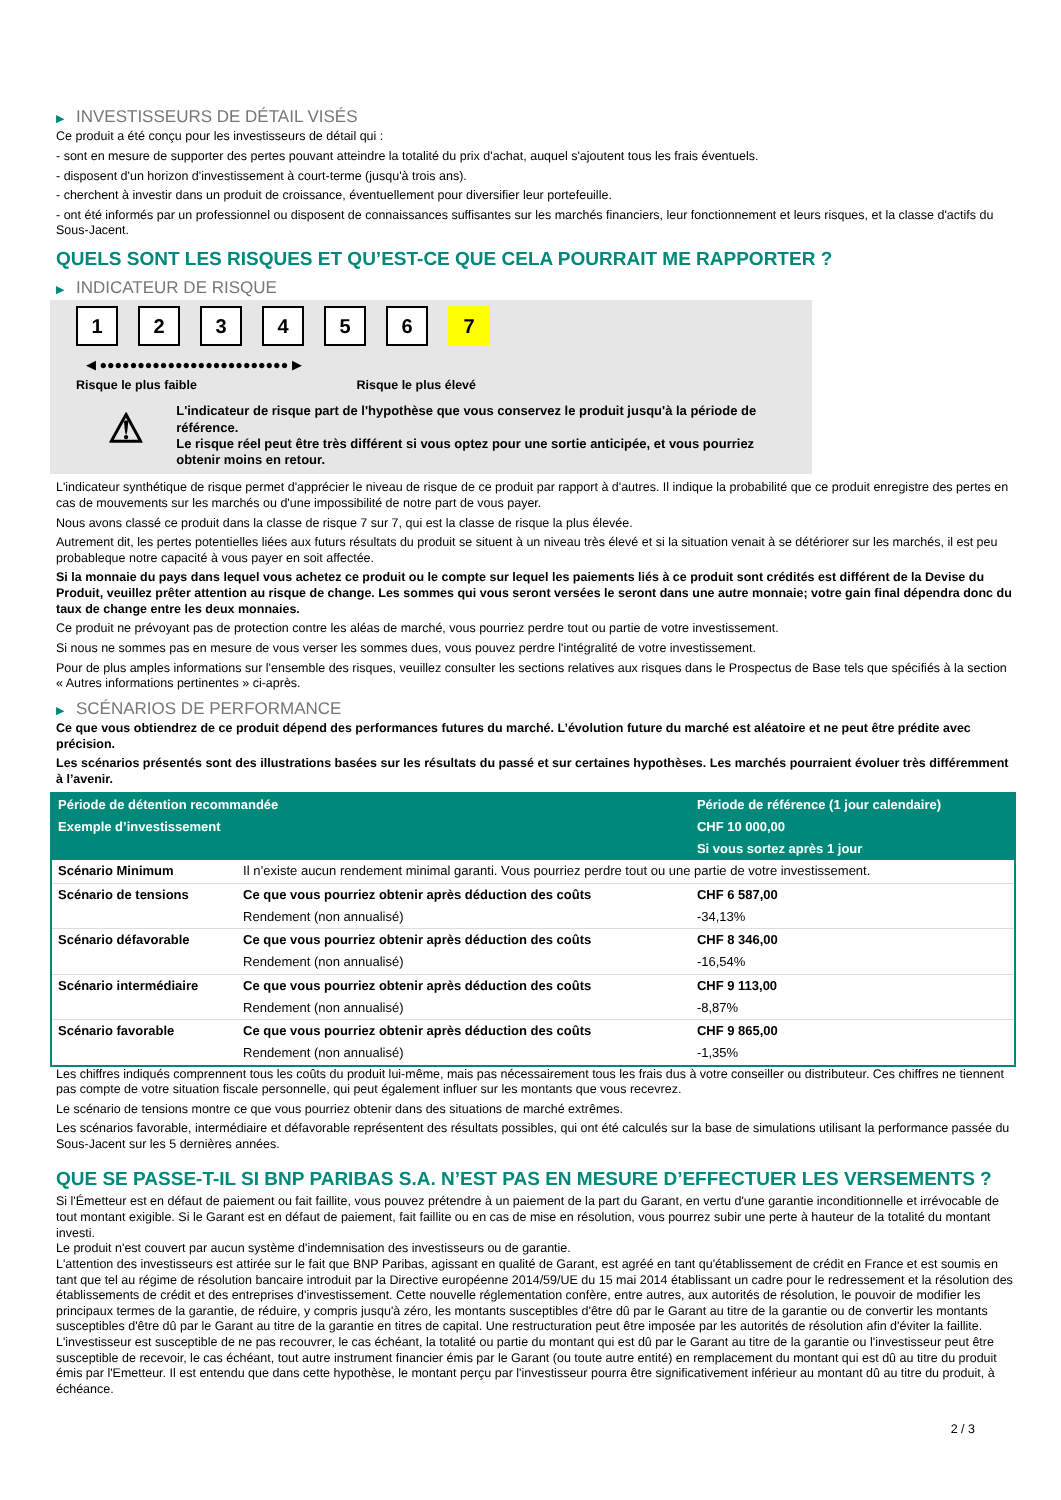▶ INVESTISSEURS DE DÉTAIL VISÉS
Ce produit a été conçu pour les investisseurs de détail qui :
- sont en mesure de supporter des pertes pouvant atteindre la totalité du prix d'achat, auquel s'ajoutent tous les frais éventuels.
- disposent d'un horizon d'investissement à court-terme (jusqu'à trois ans).
- cherchent à investir dans un produit de croissance, éventuellement pour diversifier leur portefeuille.
- ont été informés par un professionnel ou disposent de connaissances suffisantes sur les marchés financiers, leur fonctionnement et leurs risques, et la classe d'actifs du Sous-Jacent.
QUELS SONT LES RISQUES ET QU’EST-CE QUE CELA POURRAIT ME RAPPORTER ?
▶ INDICATEUR DE RISQUE
123456 7
◀ ●●●●●●●●●●●●●●●●●●●●●●●●● ▶
Risque le plus faible Risque le plus élevé
⚠
L'indicateur de risque part de l'hypothèse que vous conservez le produit jusqu'à la période de référence.
Le risque réel peut être très différent si vous optez pour une sortie anticipée, et vous pourriez obtenir moins en retour.
L'indicateur synthétique de risque permet d'apprécier le niveau de risque de ce produit par rapport à d'autres. Il indique la probabilité que ce produit enregistre des pertes en cas de mouvements sur les marchés ou d'une impossibilité de notre part de vous payer.
Nous avons classé ce produit dans la classe de risque 7 sur 7, qui est la classe de risque la plus élevée.
Autrement dit, les pertes potentielles liées aux futurs résultats du produit se situent à un niveau très élevé et si la situation venait à se détériorer sur les marchés, il est peu probableque notre capacité à vous payer en soit affectée.
Si la monnaie du pays dans lequel vous achetez ce produit ou le compte sur lequel les paiements liés à ce produit sont crédités est différent de la Devise du Produit, veuillez prêter attention au risque de change. Les sommes qui vous seront versées le seront dans une autre monnaie; votre gain final dépendra donc du taux de change entre les deux monnaies.
Ce produit ne prévoyant pas de protection contre les aléas de marché, vous pourriez perdre tout ou partie de votre investissement.
Si nous ne sommes pas en mesure de vous verser les sommes dues, vous pouvez perdre l'intégralité de votre investissement.
Pour de plus amples informations sur l'ensemble des risques, veuillez consulter les sections relatives aux risques dans le Prospectus de Base tels que spécifiés à la section « Autres informations pertinentes » ci-après.
▶ SCÉNARIOS DE PERFORMANCE
Ce que vous obtiendrez de ce produit dépend des performances futures du marché. L’évolution future du marché est aléatoire et ne peut être prédite avec précision.
Les scénarios présentés sont des illustrations basées sur les résultats du passé et sur certaines hypothèses. Les marchés pourraient évoluer très différemment à l’avenir.
| Période de détention recommandée | | Période de référence (1 jour calendaire) |
| --- | --- | --- |
| Exemple d’investissement | | CHF 10 000,00 |
| | | Si vous sortez après 1 jour |
| Scénario Minimum | Il n’existe aucun rendement minimal garanti. Vous pourriez perdre tout ou une partie de votre investissement. | |
| Scénario de tensions | Ce que vous pourriez obtenir après déduction des coûts | CHF 6 587,00 |
| | Rendement (non annualisé) | -34,13% |
| Scénario défavorable | Ce que vous pourriez obtenir après déduction des coûts | CHF 8 346,00 |
| | Rendement (non annualisé) | -16,54% |
| Scénario intermédiaire | Ce que vous pourriez obtenir après déduction des coûts | CHF 9 113,00 |
| | Rendement (non annualisé) | -8,87% |
| Scénario favorable | Ce que vous pourriez obtenir après déduction des coûts | CHF 9 865,00 |
| | Rendement (non annualisé) | -1,35% |
Les chiffres indiqués comprennent tous les coûts du produit lui-même, mais pas nécessairement tous les frais dus à votre conseiller ou distributeur. Ces chiffres ne tiennent pas compte de votre situation fiscale personnelle, qui peut également influer sur les montants que vous recevrez.
Le scénario de tensions montre ce que vous pourriez obtenir dans des situations de marché extrêmes.
Les scénarios favorable, intermédiaire et défavorable représentent des résultats possibles, qui ont été calculés sur la base de simulations utilisant la performance passée du Sous-Jacent sur les 5 dernières années.
QUE SE PASSE-T-IL SI BNP PARIBAS S.A. N’EST PAS EN MESURE D’EFFECTUER LES VERSEMENTS ?
Si l'Émetteur est en défaut de paiement ou fait faillite, vous pouvez prétendre à un paiement de la part du Garant, en vertu d'une garantie inconditionnelle et irrévocable de tout montant exigible. Si le Garant est en défaut de paiement, fait faillite ou en cas de mise en résolution, vous pourrez subir une perte à hauteur de la totalité du montant investi.
Le produit n'est couvert par aucun système d'indemnisation des investisseurs ou de garantie.
L'attention des investisseurs est attirée sur le fait que BNP Paribas, agissant en qualité de Garant, est agréé en tant qu'établissement de crédit en France et est soumis en tant que tel au régime de résolution bancaire introduit par la Directive européenne 2014/59/UE du 15 mai 2014 établissant un cadre pour le redressement et la résolution des établissements de crédit et des entreprises d'investissement. Cette nouvelle réglementation confère, entre autres, aux autorités de résolution, le pouvoir de modifier les principaux termes de la garantie, de réduire, y compris jusqu'à zéro, les montants susceptibles d'être dû par le Garant au titre de la garantie ou de convertir les montants susceptibles d'être dû par le Garant au titre de la garantie en titres de capital. Une restructuration peut être imposée par les autorités de résolution afin d'éviter la faillite. L'investisseur est susceptible de ne pas recouvrer, le cas échéant, la totalité ou partie du montant qui est dû par le Garant au titre de la garantie ou l'investisseur peut être susceptible de recevoir, le cas échéant, tout autre instrument financier émis par le Garant (ou toute autre entité) en remplacement du montant qui est dû au titre du produit émis par l'Emetteur. Il est entendu que dans cette hypothèse, le montant perçu par l'investisseur pourra être significativement inférieur au montant dû au titre du produit, à échéance.
2 / 3